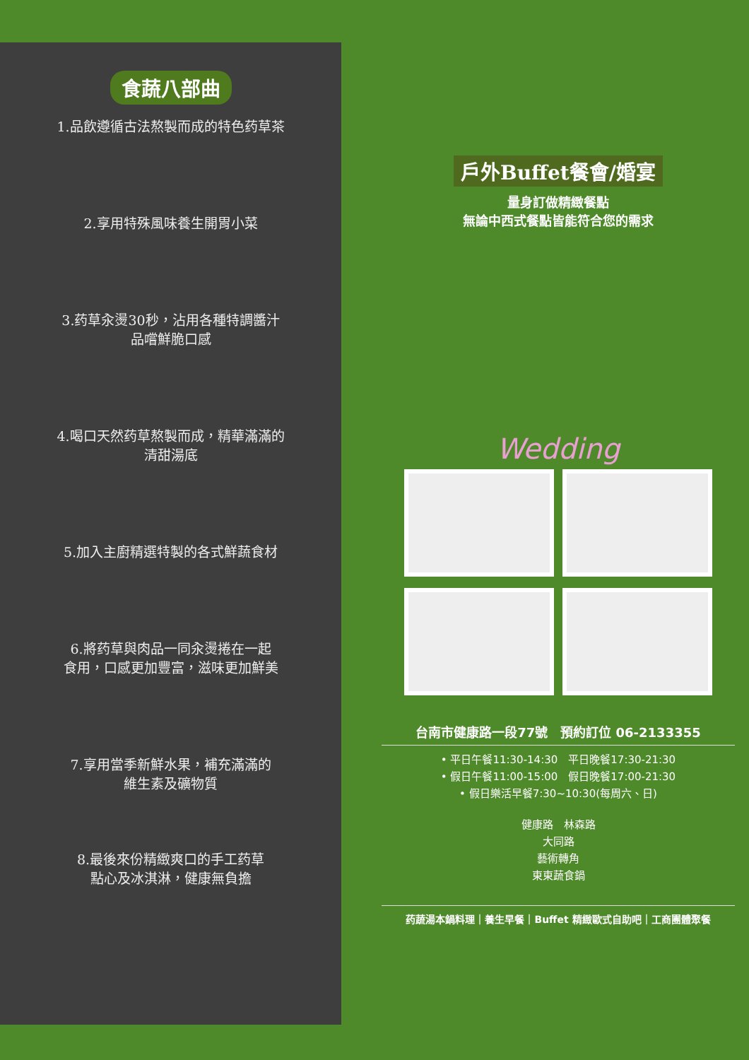食蔬八部曲
1.品飲遵循古法熬製而成的特色药草茶
2.享用特殊風味養生開胃小菜
3.药草汆燙30秒，沾用各種特調醬汁
品嚐鮮脆口感
4.喝口天然药草熬製而成，精華滿滿的
清甜湯底
5.加入主廚精選特製的各式鮮蔬食材
6.將药草與肉品一同汆燙捲在一起
食用，口感更加豐富，滋味更加鮮美
7.享用當季新鮮水果，補充滿滿的
維生素及礦物質
8.最後來份精緻爽口的手工药草
點心及冰淇淋，健康無負擔
戶外Buffet餐會/婚宴
量身訂做精緻餐點
無論中西式餐點皆能符合您的需求
Wedding
台南市健康路一段77號　預約訂位 06-2133355
• 平日午餐11:30-14:30　平日晚餐17:30-21:30
• 假日午餐11:00-15:00　假日晚餐17:00-21:30
• 假日樂活早餐7:30~10:30(每周六、日)
健康路　林森路
大同路
藝術轉角
東東蔬食鍋
药蔬湯本鍋料理｜養生早餐｜Buffet 精緻歐式自助吧｜工商團體聚餐